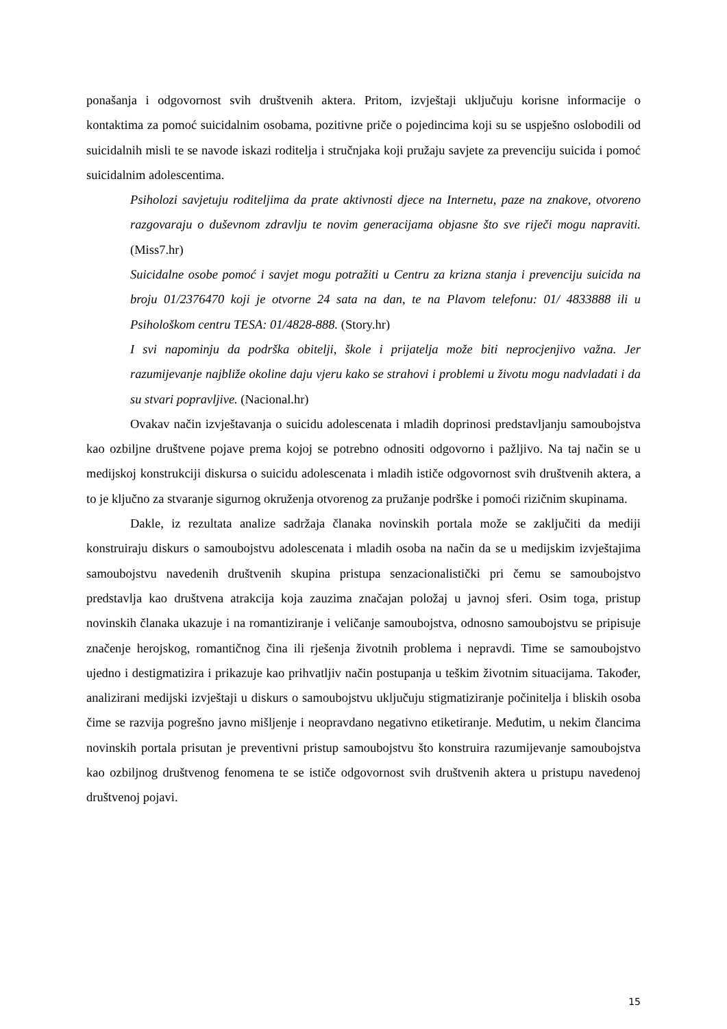ponašanja i odgovornost svih društvenih aktera. Pritom, izvještaji uključuju korisne informacije o kontaktima za pomoć suicidalnim osobama, pozitivne priče o pojedincima koji su se uspješno oslobodili od suicidalnih misli te se navode iskazi roditelja i stručnjaka koji pružaju savjete za prevenciju suicida i pomoć suicidalnim adolescentima.
Psiholozi savjetuju roditeljima da prate aktivnosti djece na Internetu, paze na znakove, otvoreno razgovaraju o duševnom zdravlju te novim generacijama objasne što sve riječi mogu napraviti. (Miss7.hr)
Suicidalne osobe pomoć i savjet mogu potražiti u Centru za krizna stanja i prevenciju suicida na broju 01/2376470 koji je otvorne 24 sata na dan, te na Plavom telefonu: 01/ 4833888 ili u Psihološkom centru TESA: 01/4828-888. (Story.hr)
I svi napominju da podrška obitelji, škole i prijatelja može biti neprocjenjivo važna. Jer razumijevanje najbliže okoline daju vjeru kako se strahovi i problemi u životu mogu nadvladati i da su stvari popravljive. (Nacional.hr)
Ovakav način izvještavanja o suicidu adolescenata i mladih doprinosi predstavljanju samoubojstva kao ozbiljne društvene pojave prema kojoj se potrebno odnositi odgovorno i pažljivo. Na taj način se u medijskoj konstrukciji diskursa o suicidu adolescenata i mladih ističe odgovornost svih društvenih aktera, a to je ključno za stvaranje sigurnog okruženja otvorenog za pružanje podrške i pomoći rizičnim skupinama.
Dakle, iz rezultata analize sadržaja članaka novinskih portala može se zaključiti da mediji konstruiraju diskurs o samoubojstvu adolescenata i mladih osoba na način da se u medijskim izvještajima samoubojstvu navedenih društvenih skupina pristupa senzacionalistički pri čemu se samoubojstvo predstavlja kao društvena atrakcija koja zauzima značajan položaj u javnoj sferi. Osim toga, pristup novinskih članaka ukazuje i na romantiziranje i veličanje samoubojstva, odnosno samoubojstvu se pripisuje značenje herojskog, romantičnog čina ili rješenja životnih problema i nepravdi. Time se samoubojstvo ujedno i destigmatizira i prikazuje kao prihvatljiv način postupanja u teškim životnim situacijama. Također, analizirani medijski izvještaji u diskurs o samoubojstvu uključuju stigmatiziranje počinitelja i bliskih osoba čime se razvija pogrešno javno mišljenje i neopravdano negativno etiketiranje. Međutim, u nekim člancima novinskih portala prisutan je preventivni pristup samoubojstvu što konstruira razumijevanje samoubojstva kao ozbiljnog društvenog fenomena te se ističe odgovornost svih društvenih aktera u pristupu navedenoj društvenoj pojavi.
15